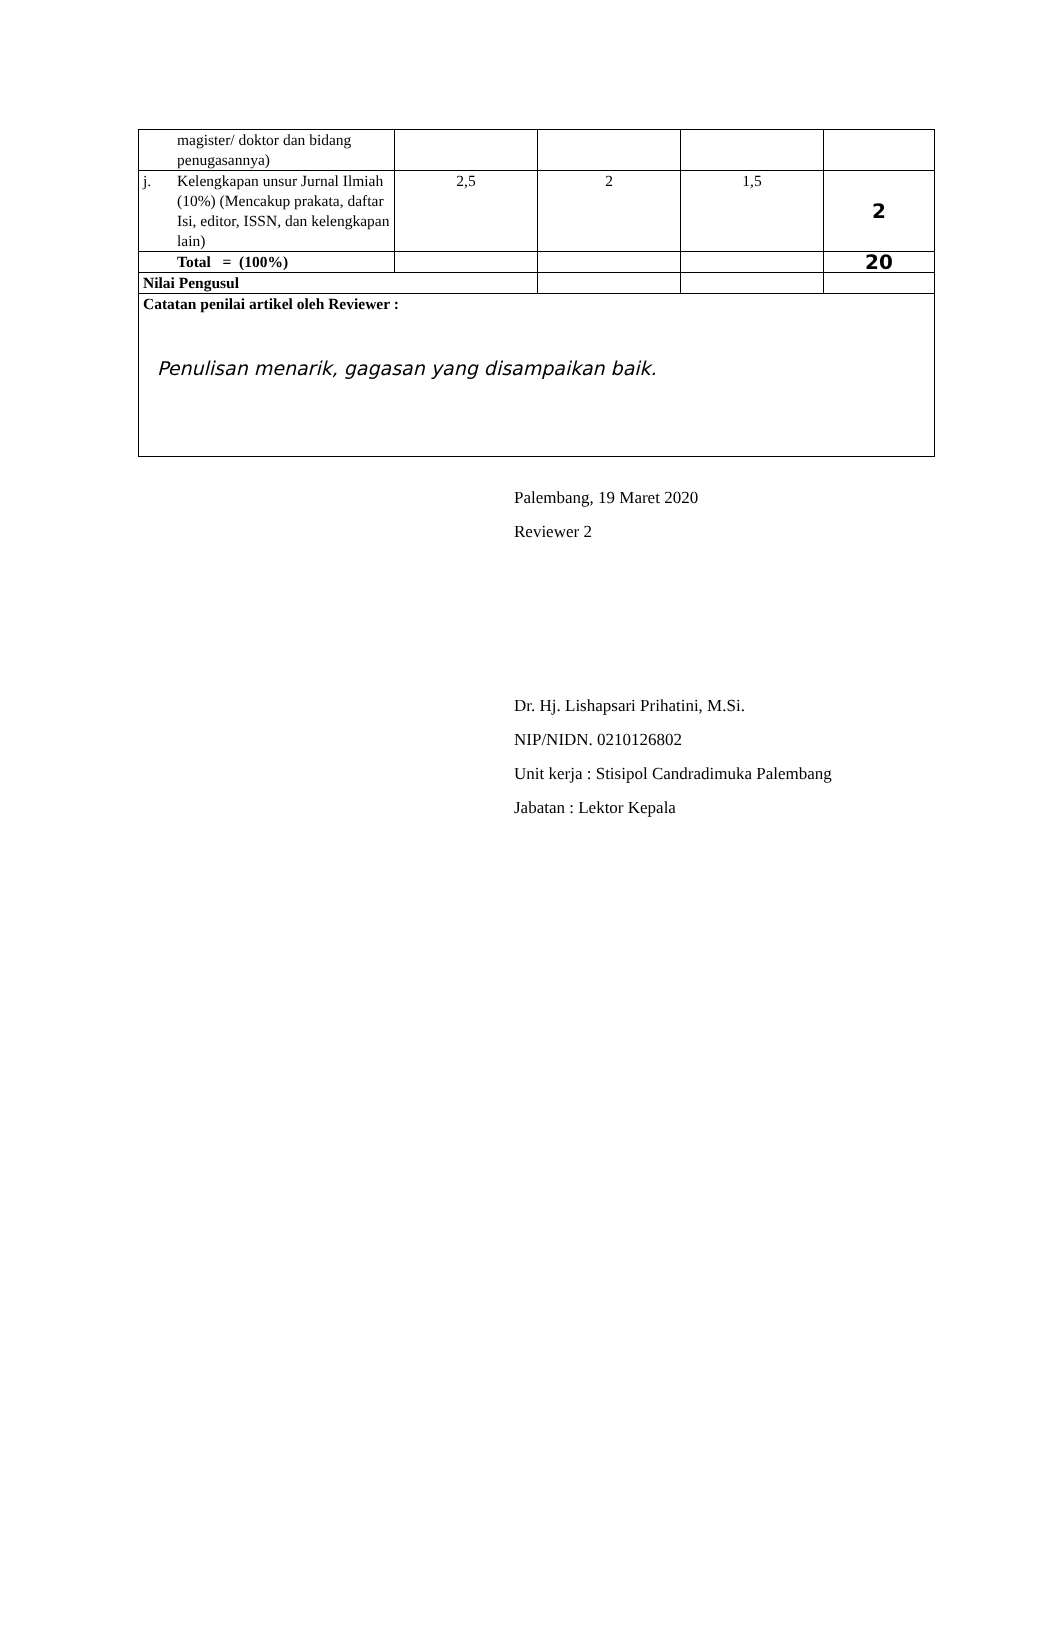| | magister/ doktor dan bidang penugasannya) | | | | |
| j. | Kelengkapan unsur Jurnal Ilmiah (10%) (Mencakup prakata, daftar Isi, editor, ISSN, dan kelengkapan lain) | 2,5 | 2 | 1,5 | 2 |
| | Total = (100%) | | | | 20 |
| Nilai Pengusul | | | | | |
| Catatan penilai artikel oleh Reviewer : Penulisan menarik, gagasan yang disampaikan baik. | | | | | |
Palembang, 19 Maret 2020
Reviewer 2
Dr. Hj. Lishapsari Prihatini, M.Si.
NIP/NIDN. 0210126802
Unit kerja : Stisipol Candradimuka Palembang
Jabatan : Lektor Kepala